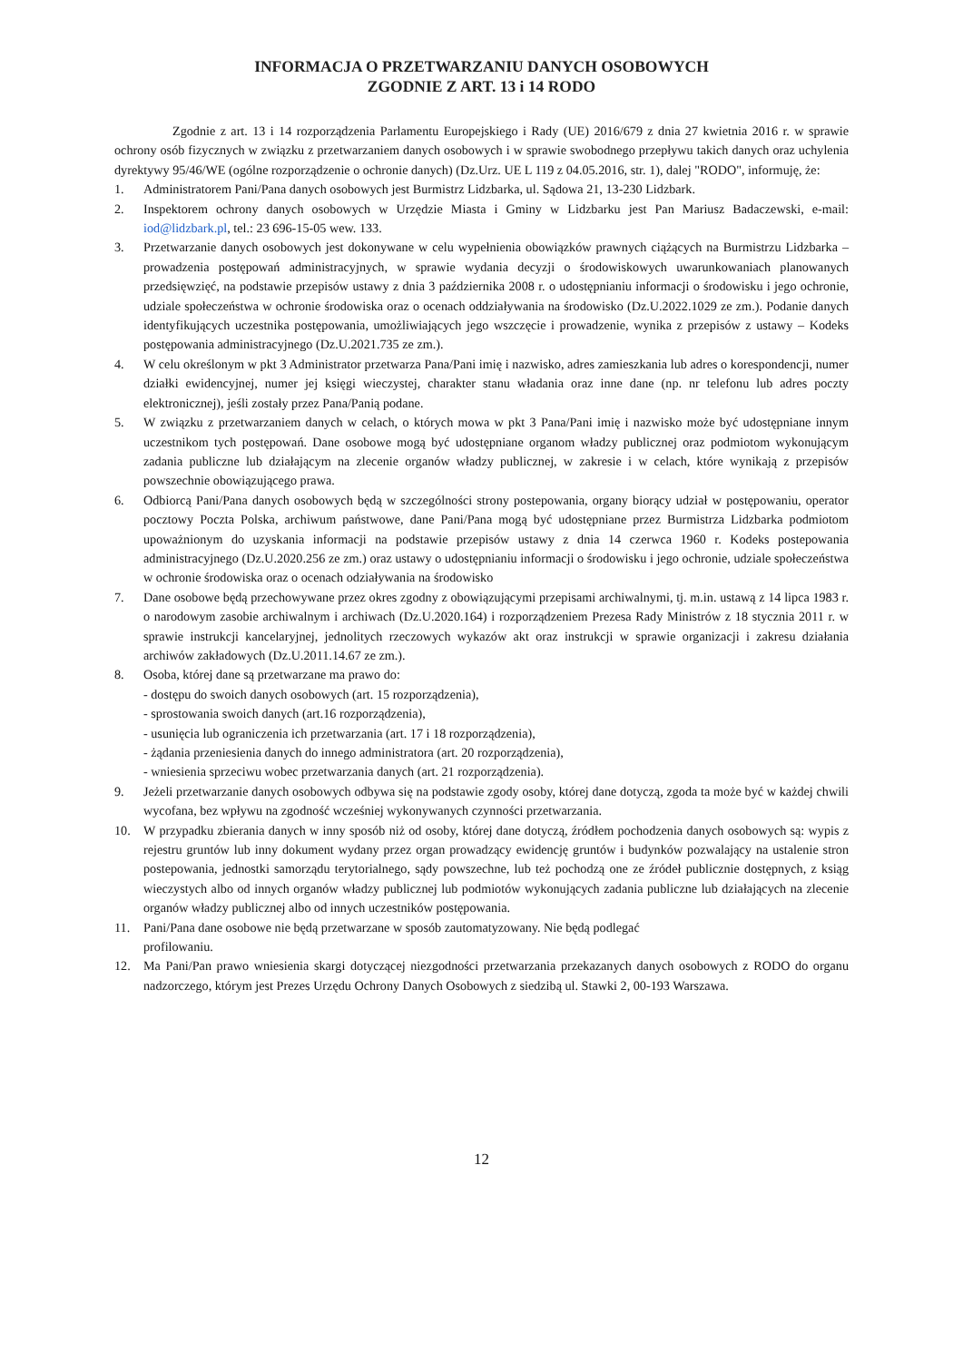INFORMACJA O PRZETWARZANIU DANYCH OSOBOWYCH
ZGODNIE Z ART. 13 i 14 RODO
Zgodnie z art. 13 i 14 rozporządzenia Parlamentu Europejskiego i Rady (UE) 2016/679 z dnia 27 kwietnia 2016 r. w sprawie ochrony osób fizycznych w związku z przetwarzaniem danych osobowych i w sprawie swobodnego przepływu takich danych oraz uchylenia dyrektywy 95/46/WE (ogólne rozporządzenie o ochronie danych) (Dz.Urz. UE L 119 z 04.05.2016, str. 1), dalej "RODO", informuję, że:
1. Administratorem Pani/Pana danych osobowych jest Burmistrz Lidzbarka, ul. Sądowa 21, 13-230 Lidzbark.
2. Inspektorem ochrony danych osobowych w Urzędzie Miasta i Gminy w Lidzbarku jest Pan Mariusz Badaczewski, e-mail: iod@lidzbark.pl, tel.: 23 696-15-05 wew. 133.
3. Przetwarzanie danych osobowych jest dokonywane w celu wypełnienia obowiązków prawnych ciążących na Burmistrzu Lidzbarka – prowadzenia postępowań administracyjnych, w sprawie wydania decyzji o środowiskowych uwarunkowaniach planowanych przedsięwzięć, na podstawie przepisów ustawy z dnia 3 października 2008 r. o udostępnianiu informacji o środowisku i jego ochronie, udziale społeczeństwa w ochronie środowiska oraz o ocenach oddziaływania na środowisko (Dz.U.2022.1029 ze zm.). Podanie danych identyfikujących uczestnika postępowania, umożliwiających jego wszczęcie i prowadzenie, wynika z przepisów z ustawy – Kodeks postępowania administracyjnego (Dz.U.2021.735 ze zm.).
4. W celu określonym w pkt 3 Administrator przetwarza Pana/Pani imię i nazwisko, adres zamieszkania lub adres o korespondencji, numer działki ewidencyjnej, numer jej księgi wieczystej, charakter stanu władania oraz inne dane (np. nr telefonu lub adres poczty elektronicznej), jeśli zostały przez Pana/Panią podane.
5. W związku z przetwarzaniem danych w celach, o których mowa w pkt 3 Pana/Pani imię i nazwisko może być udostępniane innym uczestnikom tych postępowań. Dane osobowe mogą być udostępniane organom władzy publicznej oraz podmiotom wykonującym zadania publiczne lub działającym na zlecenie organów władzy publicznej, w zakresie i w celach, które wynikają z przepisów powszechnie obowiązującego prawa.
6. Odbiorcą Pani/Pana danych osobowych będą w szczególności strony postepowania, organy biorący udział w postępowaniu, operator pocztowy Poczta Polska, archiwum państwowe, dane Pani/Pana mogą być udostępniane przez Burmistrza Lidzbarka podmiotom upoważnionym do uzyskania informacji na podstawie przepisów ustawy z dnia 14 czerwca 1960 r. Kodeks postepowania administracyjnego (Dz.U.2020.256 ze zm.) oraz ustawy o udostępnianiu informacji o środowisku i jego ochronie, udziale społeczeństwa w ochronie środowiska oraz o ocenach odziaływania na środowisko
7. Dane osobowe będą przechowywane przez okres zgodny z obowiązującymi przepisami archiwalnymi, tj. m.in. ustawą z 14 lipca 1983 r. o narodowym zasobie archiwalnym i archiwach (Dz.U.2020.164) i rozporządzeniem Prezesa Rady Ministrów z 18 stycznia 2011 r. w sprawie instrukcji kancelaryjnej, jednolitych rzeczowych wykazów akt oraz instrukcji w sprawie organizacji i zakresu działania archiwów zakładowych (Dz.U.2011.14.67 ze zm.).
8. Osoba, której dane są przetwarzane ma prawo do:
- dostępu do swoich danych osobowych (art. 15 rozporządzenia),
- sprostowania swoich danych (art.16 rozporządzenia),
- usunięcia lub ograniczenia ich przetwarzania (art. 17 i 18 rozporządzenia),
- żądania przeniesienia danych do innego administratora (art. 20 rozporządzenia),
- wniesienia sprzeciwu wobec przetwarzania danych (art. 21 rozporządzenia).
9. Jeżeli przetwarzanie danych osobowych odbywa się na podstawie zgody osoby, której dane dotyczą, zgoda ta może być w każdej chwili wycofana, bez wpływu na zgodność wcześniej wykonywanych czynności przetwarzania.
10. W przypadku zbierania danych w inny sposób niż od osoby, której dane dotyczą, źródłem pochodzenia danych osobowych są: wypis z rejestru gruntów lub inny dokument wydany przez organ prowadzący ewidencję gruntów i budynków pozwalający na ustalenie stron postepowania, jednostki samorządu terytorialnego, sądy powszechne, lub też pochodzą one ze źródeł publicznie dostępnych, z ksiąg wieczystych albo od innych organów władzy publicznej lub podmiotów wykonujących zadania publiczne lub działających na zlecenie organów władzy publicznej albo od innych uczestników postępowania.
11. Pani/Pana dane osobowe nie będą przetwarzane w sposób zautomatyzowany. Nie będą podlegać
profilowaniu.
12. Ma Pani/Pan prawo wniesienia skargi dotyczącej niezgodności przetwarzania przekazanych danych osobowych z RODO do organu nadzorczego, którym jest Prezes Urzędu Ochrony Danych Osobowych z siedzibą ul. Stawki 2, 00-193 Warszawa.
12